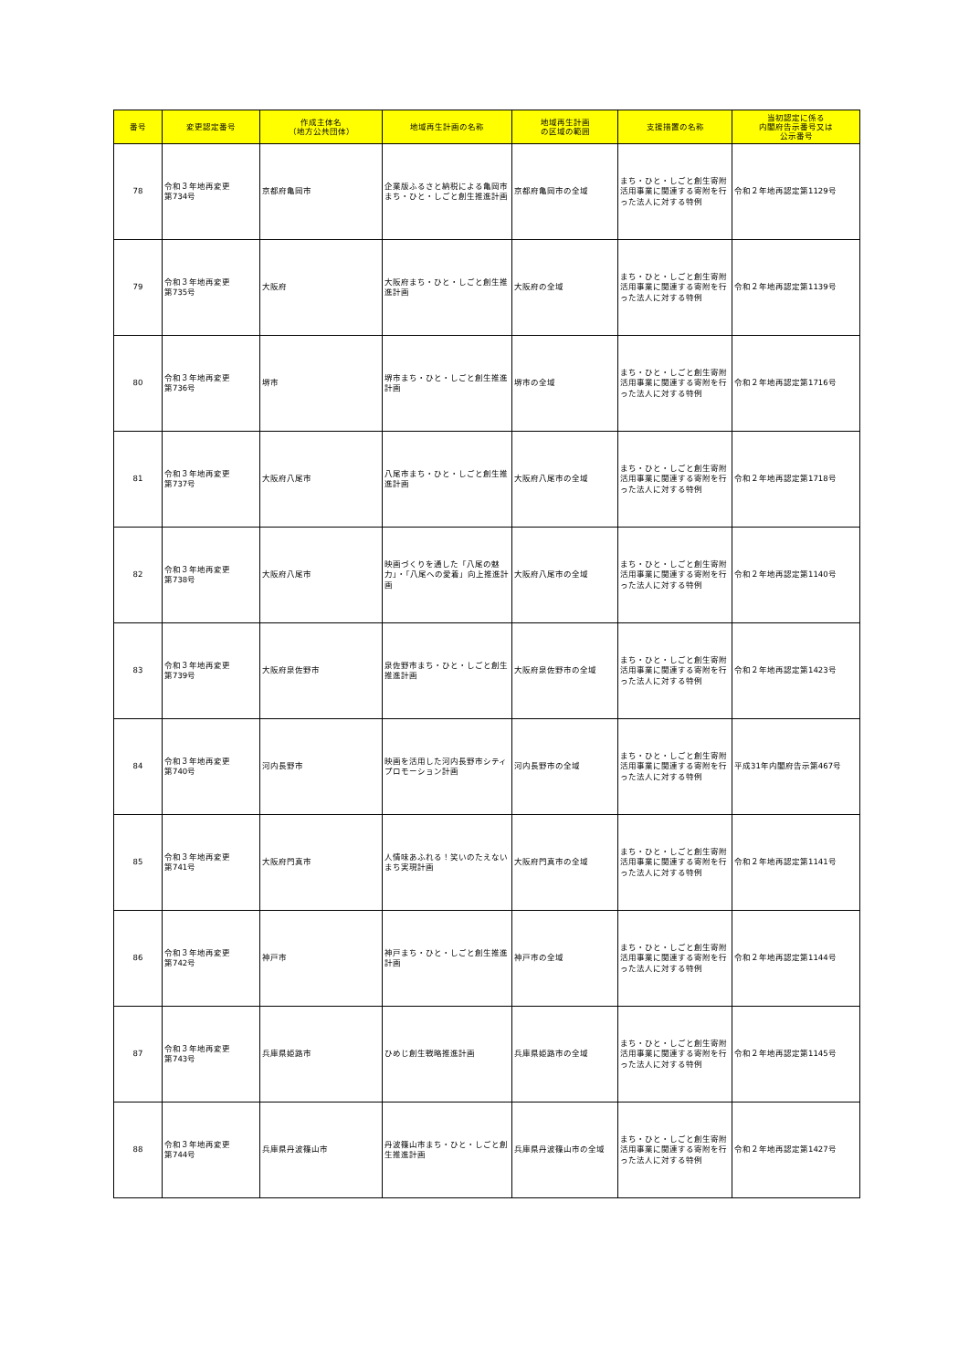| 番号 | 変更認定番号 | 作成主体名 （地方公共団体） | 地域再生計画の名称 | 地域再生計画 の区域の範囲 | 支援措置の名称 | 当初認定に係る 内閣府告示番号又は 公示番号 |
| --- | --- | --- | --- | --- | --- | --- |
| 78 | 令和３年地再変更 第734号 | 京都府亀岡市 | 企業版ふるさと納税による亀岡市まち・ひと・しごと創生推進計画 | 京都府亀岡市の全域 | まち・ひと・しごと創生寄附活用事業に関連する寄附を行った法人に対する特例 | 令和２年地再認定第1129号 |
| 79 | 令和３年地再変更 第735号 | 大阪府 | 大阪府まち・ひと・しごと創生推進計画 | 大阪府の全域 | まち・ひと・しごと創生寄附活用事業に関連する寄附を行った法人に対する特例 | 令和２年地再認定第1139号 |
| 80 | 令和３年地再変更 第736号 | 堺市 | 堺市まち・ひと・しごと創生推進計画 | 堺市の全域 | まち・ひと・しごと創生寄附活用事業に関連する寄附を行った法人に対する特例 | 令和２年地再認定第1716号 |
| 81 | 令和３年地再変更 第737号 | 大阪府八尾市 | 八尾市まち・ひと・しごと創生推進計画 | 大阪府八尾市の全域 | まち・ひと・しごと創生寄附活用事業に関連する寄附を行った法人に対する特例 | 令和２年地再認定第1718号 |
| 82 | 令和３年地再変更 第738号 | 大阪府八尾市 | 映画づくりを通した「八尾の魅力」・「八尾への愛着」向上推進計画 | 大阪府八尾市の全域 | まち・ひと・しごと創生寄附活用事業に関連する寄附を行った法人に対する特例 | 令和２年地再認定第1140号 |
| 83 | 令和３年地再変更 第739号 | 大阪府泉佐野市 | 泉佐野市まち・ひと・しごと創生推進計画 | 大阪府泉佐野市の全域 | まち・ひと・しごと創生寄附活用事業に関連する寄附を行った法人に対する特例 | 令和２年地再認定第1423号 |
| 84 | 令和３年地再変更 第740号 | 河内長野市 | 映画を活用した河内長野市シティプロモーション計画 | 河内長野市の全域 | まち・ひと・しごと創生寄附活用事業に関連する寄附を行った法人に対する特例 | 平成31年内閣府告示第467号 |
| 85 | 令和３年地再変更 第741号 | 大阪府門真市 | 人情味あふれる！笑いのたえないまち実現計画 | 大阪府門真市の全域 | まち・ひと・しごと創生寄附活用事業に関連する寄附を行った法人に対する特例 | 令和２年地再認定第1141号 |
| 86 | 令和３年地再変更 第742号 | 神戸市 | 神戸まち・ひと・しごと創生推進計画 | 神戸市の全域 | まち・ひと・しごと創生寄附活用事業に関連する寄附を行った法人に対する特例 | 令和２年地再認定第1144号 |
| 87 | 令和３年地再変更 第743号 | 兵庫県姫路市 | ひめじ創生戦略推進計画 | 兵庫県姫路市の全域 | まち・ひと・しごと創生寄附活用事業に関連する寄附を行った法人に対する特例 | 令和２年地再認定第1145号 |
| 88 | 令和３年地再変更 第744号 | 兵庫県丹波篠山市 | 丹波篠山市まち・ひと・しごと創生推進計画 | 兵庫県丹波篠山市の全域 | まち・ひと・しごと創生寄附活用事業に関連する寄附を行った法人に対する特例 | 令和２年地再認定第1427号 |